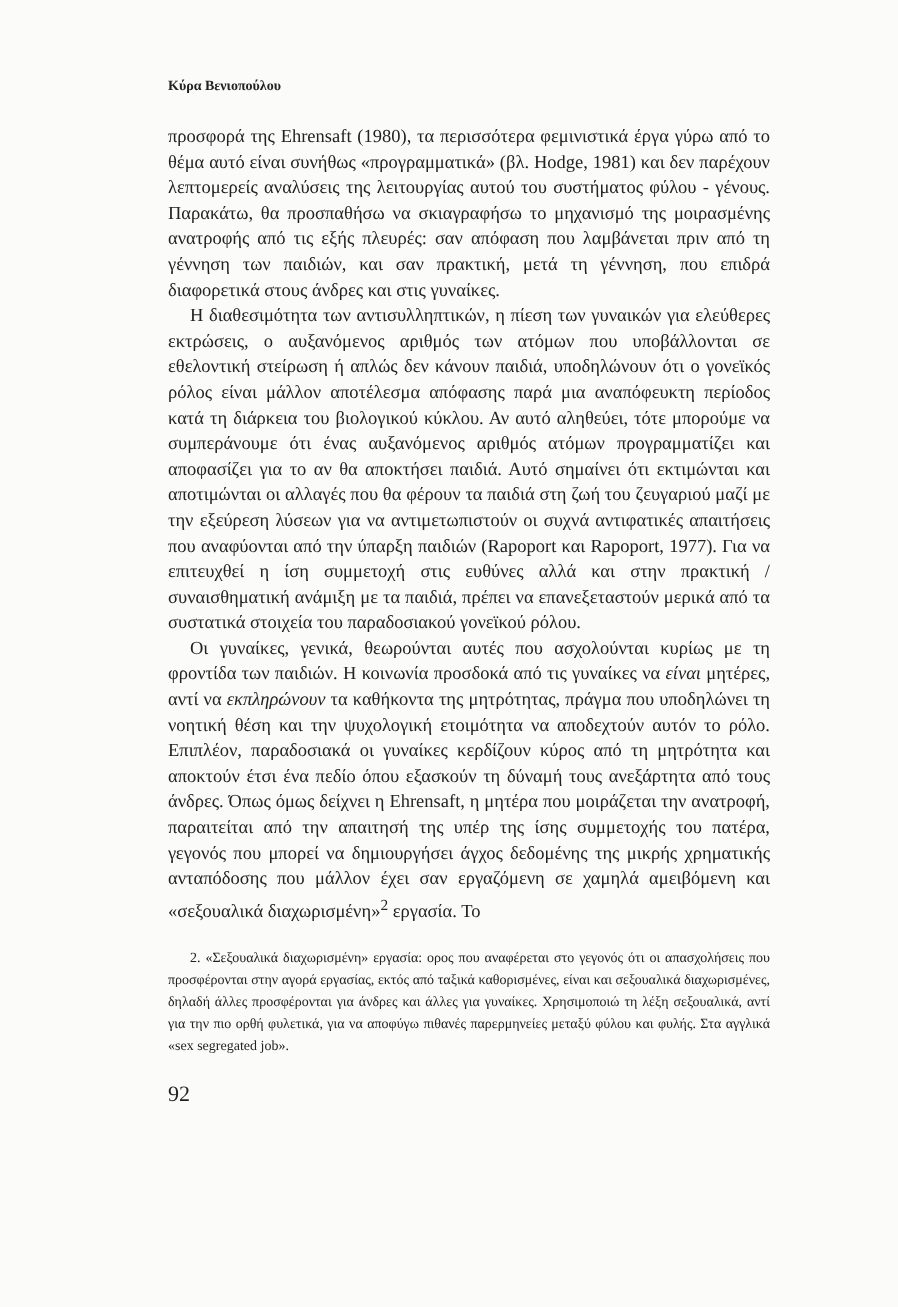Κύρα Βενιοπούλου
προσφορά της Ehrensaft (1980), τα περισσότερα φεμινιστικά έργα γύρω από το θέμα αυτό είναι συνήθως «προγραμματικά» (βλ. Hodge, 1981) και δεν παρέχουν λεπτομερείς αναλύσεις της λειτουργίας αυτού του συστήματος φύλου - γένους. Παρακάτω, θα προσπαθήσω να σκιαγραφήσω το μηχανισμό της μοιρασμένης ανατροφής από τις εξής πλευρές: σαν απόφαση που λαμβάνεται πριν από τη γέννηση των παιδιών, και σαν πρακτική, μετά τη γέννηση, που επιδρά διαφορετικά στους άνδρες και στις γυναίκες.
Η διαθεσιμότητα των αντισυλληπτικών, η πίεση των γυναικών για ελεύθερες εκτρώσεις, ο αυξανόμενος αριθμός των ατόμων που υποβάλλονται σε εθελοντική στείρωση ή απλώς δεν κάνουν παιδιά, υποδηλώνουν ότι ο γονεϊκός ρόλος είναι μάλλον αποτέλεσμα απόφασης παρά μια αναπόφευκτη περίοδος κατά τη διάρκεια του βιολογικού κύκλου. Αν αυτό αληθεύει, τότε μπορούμε να συμπεράνουμε ότι ένας αυξανόμενος αριθμός ατόμων προγραμματίζει και αποφασίζει για το αν θα αποκτήσει παιδιά. Αυτό σημαίνει ότι εκτιμώνται και αποτιμώνται οι αλλαγές που θα φέρουν τα παιδιά στη ζωή του ζευγαριού μαζί με την εξεύρεση λύσεων για να αντιμετωπιστούν οι συχνά αντιφατικές απαιτήσεις που αναφύονται από την ύπαρξη παιδιών (Rapoport και Rapoport, 1977). Για να επιτευχθεί η ίση συμμετοχή στις ευθύνες αλλά και στην πρακτική / συναισθηματική ανάμιξη με τα παιδιά, πρέπει να επανεξεταστούν μερικά από τα συστατικά στοιχεία του παραδοσιακού γονεϊκού ρόλου.
Οι γυναίκες, γενικά, θεωρούνται αυτές που ασχολούνται κυρίως με τη φροντίδα των παιδιών. Η κοινωνία προσδοκά από τις γυναίκες να είναι μητέρες, αντί να εκπληρώνουν τα καθήκοντα της μητρότητας, πράγμα που υποδηλώνει τη νοητική θέση και την ψυχολογική ετοιμότητα να αποδεχτούν αυτόν το ρόλο. Επιπλέον, παραδοσιακά οι γυναίκες κερδίζουν κύρος από τη μητρότητα και αποκτούν έτσι ένα πεδίο όπου εξασκούν τη δύναμή τους ανεξάρτητα από τους άνδρες. Όπως όμως δείχνει η Ehrensaft, η μητέρα που μοιράζεται την ανατροφή, παραιτείται από την απαιτησή της υπέρ της ίσης συμμετοχής του πατέρα, γεγονός που μπορεί να δημιουργήσει άγχος δεδομένης της μικρής χρηματικής ανταπόδοσης που μάλλον έχει σαν εργαζόμενη σε χαμηλά αμειβόμενη και «σεξουαλικά διαχωρισμένη»<sup>2</sup> εργασία. Το
2. «Σεξουαλικά διαχωρισμένη» εργασία: ορος που αναφέρεται στο γεγονός ότι οι απασχολήσεις που προσφέρονται στην αγορά εργασίας, εκτός από ταξικά καθορισμένες, είναι και σεξουαλικά διαχωρισμένες, δηλαδή άλλες προσφέρονται για άνδρες και άλλες για γυναίκες. Χρησιμοποιώ τη λέξη σεξουαλικά, αντί για την πιο ορθή φυλετικά, για να αποφύγω πιθανές παρερμηνείες μεταξύ φύλου και φυλής. Στα αγγλικά «sex segregated job».
92